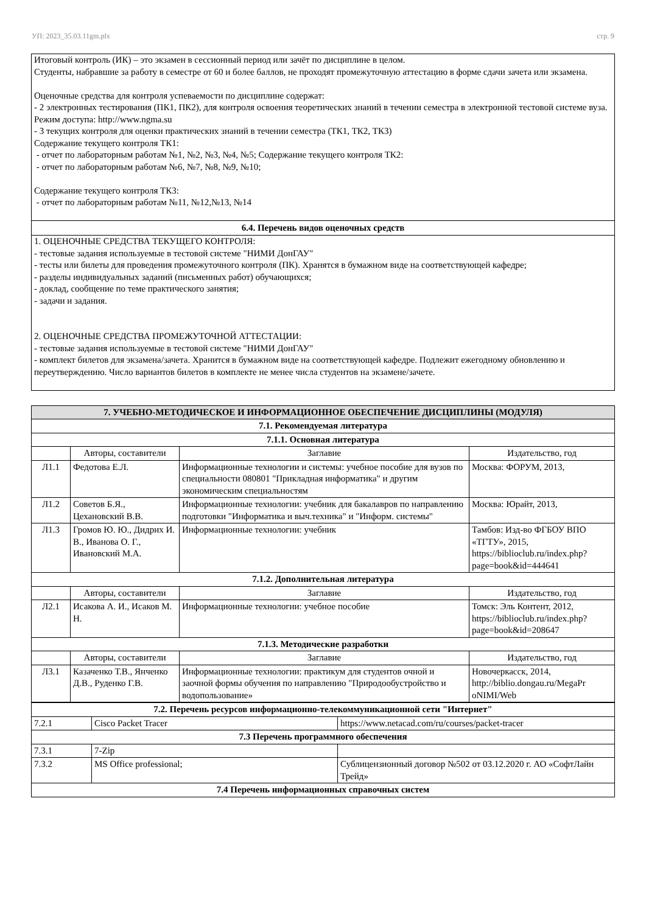УП: 2023_35.03.11gm.plx стр. 9
Итоговый контроль (ИК) – это экзамен в сессионный период или зачёт по дисциплине в целом.
Студенты, набравшие за работу в семестре от 60 и более баллов, не проходят промежуточную аттестацию в форме сдачи зачета или экзамена.
Оценочные средства для контроля успеваемости по дисциплине содержат:
- 2 электронных тестирования (ПК1, ПК2), для контроля освоения теоретических знаний в течении семестра в электронной тестовой системе вуза. Режим доступа: http://www.ngma.su
- 3 текущих контроля для оценки практических знаний в течении семестра (ТК1, ТК2, ТК3)
Содержание текущего контроля ТК1:
- отчет по лабораторным работам №1, №2, №3, №4, №5; Содержание текущего контроля ТК2:
- отчет по лабораторным работам №6, №7, №8, №9, №10;
Содержание текущего контроля ТК3:
- отчет по лабораторным работам №11, №12,№13, №14
6.4. Перечень видов оценочных средств
1. ОЦЕНОЧНЫЕ СРЕДСТВА ТЕКУЩЕГО КОНТРОЛЯ:
- тестовые задания используемые в тестовой системе "НИМИ ДонГАУ"
- тесты или билеты для проведения промежуточного контроля (ПК). Хранятся в бумажном виде на соответствующей кафедре;
- разделы индивидуальных заданий (письменных работ) обучающихся;
- доклад, сообщение по теме практического занятия;
- задачи и задания.
2. ОЦЕНОЧНЫЕ СРЕДСТВА ПРОМЕЖУТОЧНОЙ АТТЕСТАЦИИ:
- тестовые задания используемые в тестовой системе "НИМИ ДонГАУ"
- комплект билетов для экзамена/зачета. Хранится в бумажном виде на соответствующей кафедре. Подлежит ежегодному обновлению и переутверждению. Число вариантов билетов в комплекте не менее числа студентов на экзамене/зачете.
| 7. УЧЕБНО-МЕТОДИЧЕСКОЕ И ИНФОРМАЦИОННОЕ ОБЕСПЕЧЕНИЕ ДИСЦИПЛИНЫ (МОДУЛЯ) | | | |
| 7.1. Рекомендуемая литература | | | |
| 7.1.1. Основная литература | | | |
| | Авторы, составители | Заглавие | Издательство, год |
| Л1.1 | Федотова Е.Л. | Информационные технологии и системы: учебное пособие для вузов по специальности 080801 "Прикладная информатика" и другим экономическим специальностям | Москва: ФОРУМ, 2013, |
| Л1.2 | Советов Б.Я., Цехановский В.В. | Информационные технологии: учебник для бакалавров по направлению подготовки "Информатика и выч.техника" и "Информ. системы" | Москва: Юрайт, 2013, |
| Л1.3 | Громов Ю. Ю., Дидрих И. В., Иванова О. Г., Ивановский М.А. | Информационные технологии: учебник | Тамбов: Изд-во ФГБОУ ВПО «ТГТУ», 2015, https://biblioclub.ru/index.php? page=book&id=444641 |
| 7.1.2. Дополнительная литература | | | |
| | Авторы, составители | Заглавие | Издательство, год |
| Л2.1 | Исакова А. И., Исаков М. Н. | Информационные технологии: учебное пособие | Томск: Эль Контент, 2012, https://biblioclub.ru/index.php? page=book&id=208647 |
| 7.1.3. Методические разработки | | | |
| | Авторы, составители | Заглавие | Издательство, год |
| Л3.1 | Казаченко Т.В., Янченко Д.В., Руденко Г.В. | Информационные технологии: практикум для студентов очной и заочной формы обучения по направлению "Природообустройство и водопользование» | Новочеркасск, 2014, http://biblio.dongau.ru/MegaPr oNIMI/Web |
| 7.2. Перечень ресурсов информационно-телекоммуникационной сети "Интернет" | | |
| 7.2.1 | Cisco Packet Tracer | https://www.netacad.com/ru/courses/packet-tracer |
| 7.3 Перечень программного обеспечения | | |
| 7.3.1 | 7-Zip | |
| 7.3.2 | MS Office professional; | Сублицензионный договор №502 от 03.12.2020 г. АО «СофтЛайн Трейд» |
| 7.4 Перечень информационных справочных систем | | |